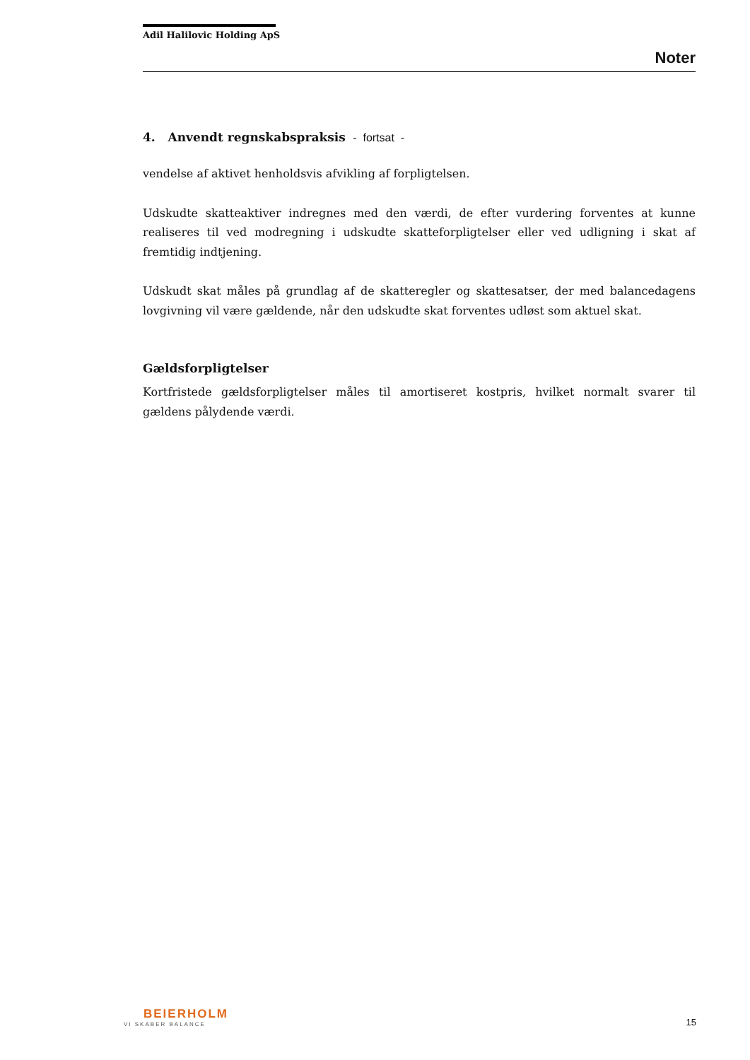Adil Halilovic Holding ApS
Noter
4. Anvendt regnskabspraksis - fortsat -
vendelse af aktivet henholdsvis afvikling af forpligtelsen.
Udskudte skatteaktiver indregnes med den værdi, de efter vurdering forventes at kunne realiseres til ved modregning i udskudte skatteforpligtelser eller ved udligning i skat af fremtidig indtjening.
Udskudt skat måles på grundlag af de skatteregler og skattesatser, der med balancedagens lovgivning vil være gældende, når den udskudte skat forventes udløst som aktuel skat.
Gældsforpligtelser
Kortfristede gældsforpligtelser måles til amortiseret kostpris, hvilket normalt svarer til gældens pålydende værdi.
BEIERHOLM
VI SKABER BALANCE
15